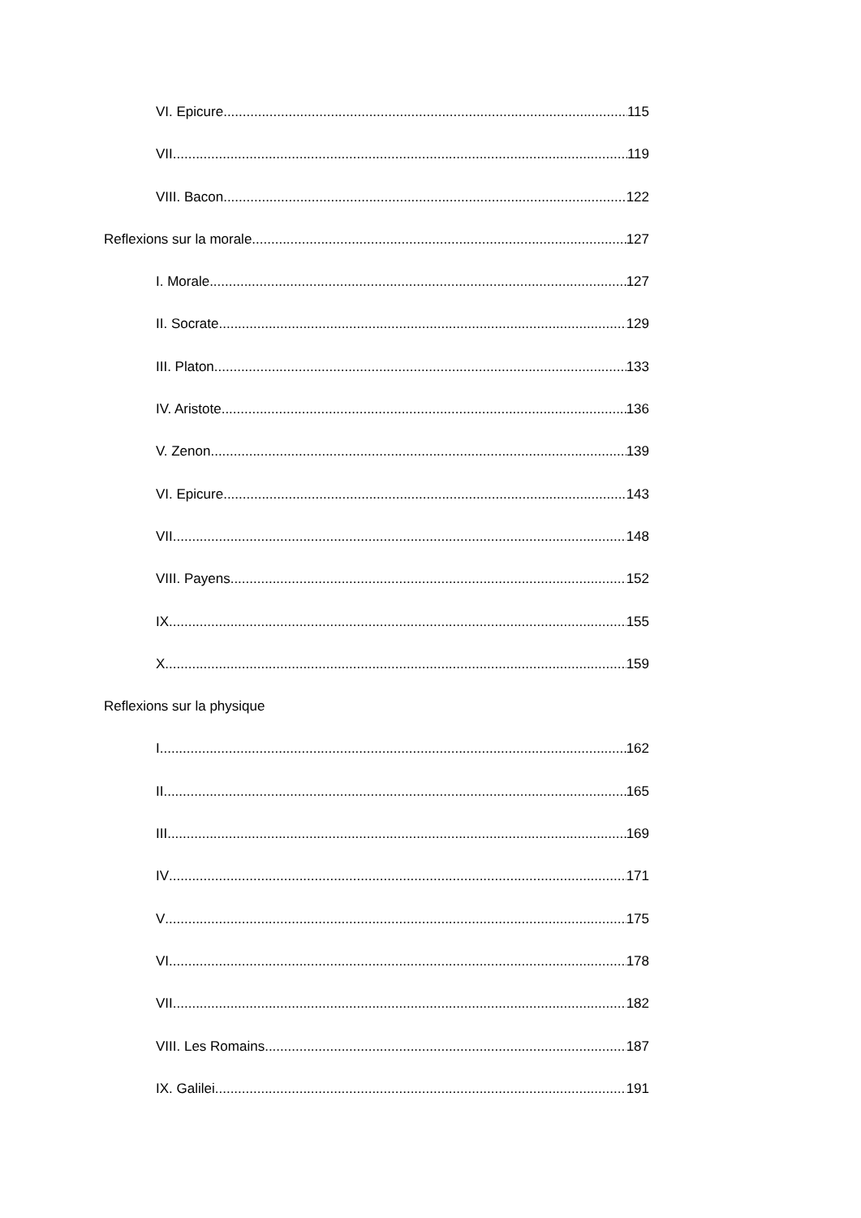VI. Epicure 115
VII 119
VIII. Bacon 122
Reflexions sur la morale 127
I. Morale 127
II. Socrate 129
III. Platon 133
IV. Aristote 136
V. Zenon 139
VI. Epicure 143
VII 148
VIII. Payens 152
IX 155
X 159
Reflexions sur la physique
I 162
II 165
III 169
IV 171
V 175
VI 178
VII 182
VIII. Les Romains 187
IX. Galilei 191